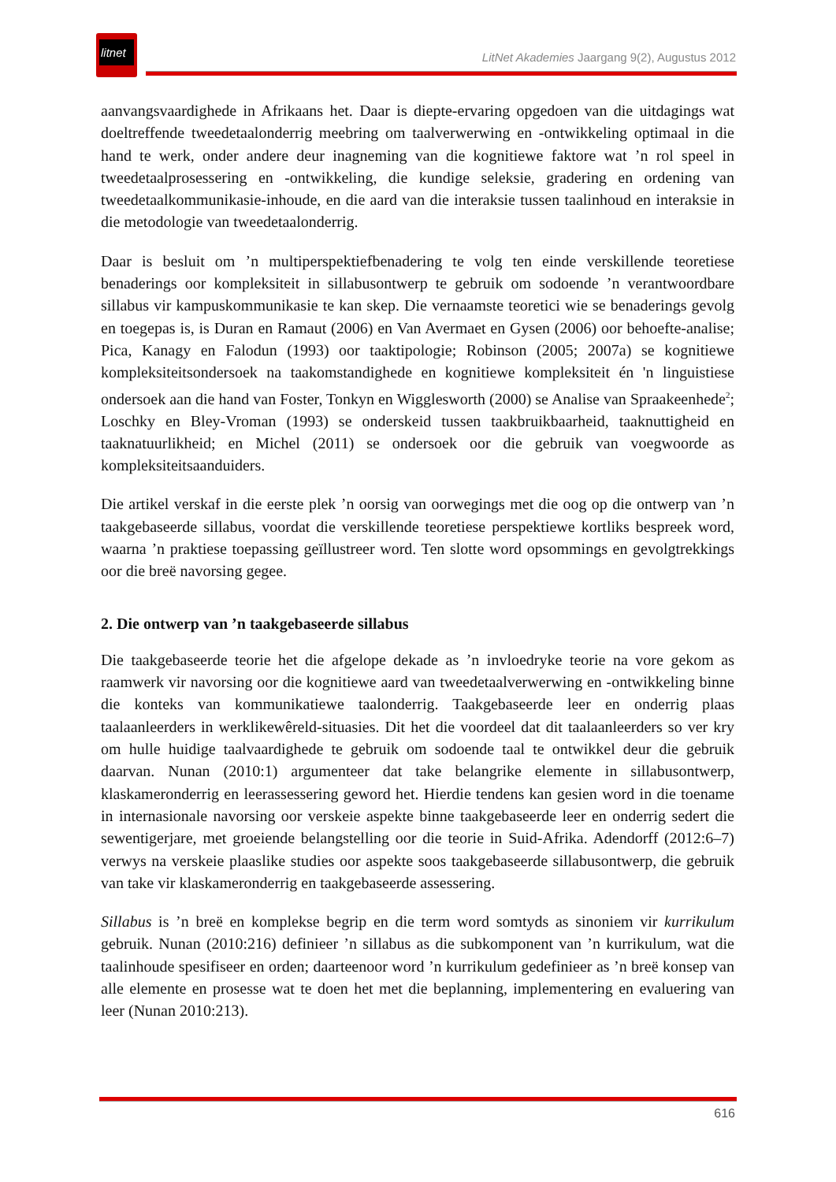litnet
LitNet Akademies Jaargang 9(2), Augustus 2012
aanvangsvaardighede in Afrikaans het. Daar is diepte-ervaring opgedoen van die uitdagings wat doeltreffende tweedetaalonderrig meebring om taalverwerwing en -ontwikkeling optimaal in die hand te werk, onder andere deur inagneming van die kognitiewe faktore wat ’n rol speel in tweedetaalprosessering en -ontwikkeling, die kundige seleksie, gradering en ordening van tweedetaalkommunikasie-inhoude, en die aard van die interaksie tussen taalinhoud en interaksie in die metodologie van tweedetaalonderrig.
Daar is besluit om ’n multiperspektiefbenadering te volg ten einde verskillende teoretiese benaderings oor kompleksiteit in sillabusontwerp te gebruik om sodoende ’n verantwoordbare sillabus vir kampuskommunikasie te kan skep. Die vernaamste teoretici wie se benaderings gevolg en toegepas is, is Duran en Ramaut (2006) en Van Avermaet en Gysen (2006) oor behoefte-analise; Pica, Kanagy en Falodun (1993) oor taaktipologie; Robinson (2005; 2007a) se kognitiewe kompleksiteitsondersoek na taakomstandighede en kognitiewe kompleksiteit én 'n linguistiese ondersoek aan die hand van Foster, Tonkyn en Wigglesworth (2000) se Analise van Spraakeenhede<sup>2</sup>; Loschky en Bley-Vroman (1993) se onderskeid tussen taakbruikbaarheid, taaknuttigheid en taaknatuurlikheid; en Michel (2011) se ondersoek oor die gebruik van voegwoorde as kompleksiteitsaanduiders.
Die artikel verskaf in die eerste plek ’n oorsig van oorwegings met die oog op die ontwerp van ’n taakgebaseerde sillabus, voordat die verskillende teoretiese perspektiewe kortliks bespreek word, waarna ’n praktiese toepassing geïllustreer word. Ten slotte word opsommings en gevolgtrekkings oor die breë navorsing gegee.
2. Die ontwerp van ’n taakgebaseerde sillabus
Die taakgebaseerde teorie het die afgelope dekade as ’n invloedryke teorie na vore gekom as raamwerk vir navorsing oor die kognitiewe aard van tweedetaalverwerwing en -ontwikkeling binne die konteks van kommunikatiewe taalonderrig. Taakgebaseerde leer en onderrig plaas taalaanleerders in werklikewêreld-situasies. Dit het die voordeel dat dit taalaanleerders so ver kry om hulle huidige taalvaardighede te gebruik om sodoende taal te ontwikkel deur die gebruik daarvan. Nunan (2010:1) argumenteer dat take belangrike elemente in sillabusontwerp, klaskameronderrig en leerassessering geword het. Hierdie tendens kan gesien word in die toename in internasionale navorsing oor verskeie aspekte binne taakgebaseerde leer en onderrig sedert die sewentigerjare, met groeiende belangstelling oor die teorie in Suid-Afrika. Adendorff (2012:6–7) verwys na verskeie plaaslike studies oor aspekte soos taakgebaseerde sillabusontwerp, die gebruik van take vir klaskameronderrig en taakgebaseerde assessering.
Sillabus is ’n breë en komplekse begrip en die term word somtyds as sinoniem vir kurrikulum gebruik. Nunan (2010:216) definieer ’n sillabus as die subkomponent van ’n kurrikulum, wat die taalinhoude spesifiseer en orden; daarteenoor word ’n kurrikulum gedefinieer as ’n breë konsep van alle elemente en prosesse wat te doen het met die beplanning, implementering en evaluering van leer (Nunan 2010:213).
616